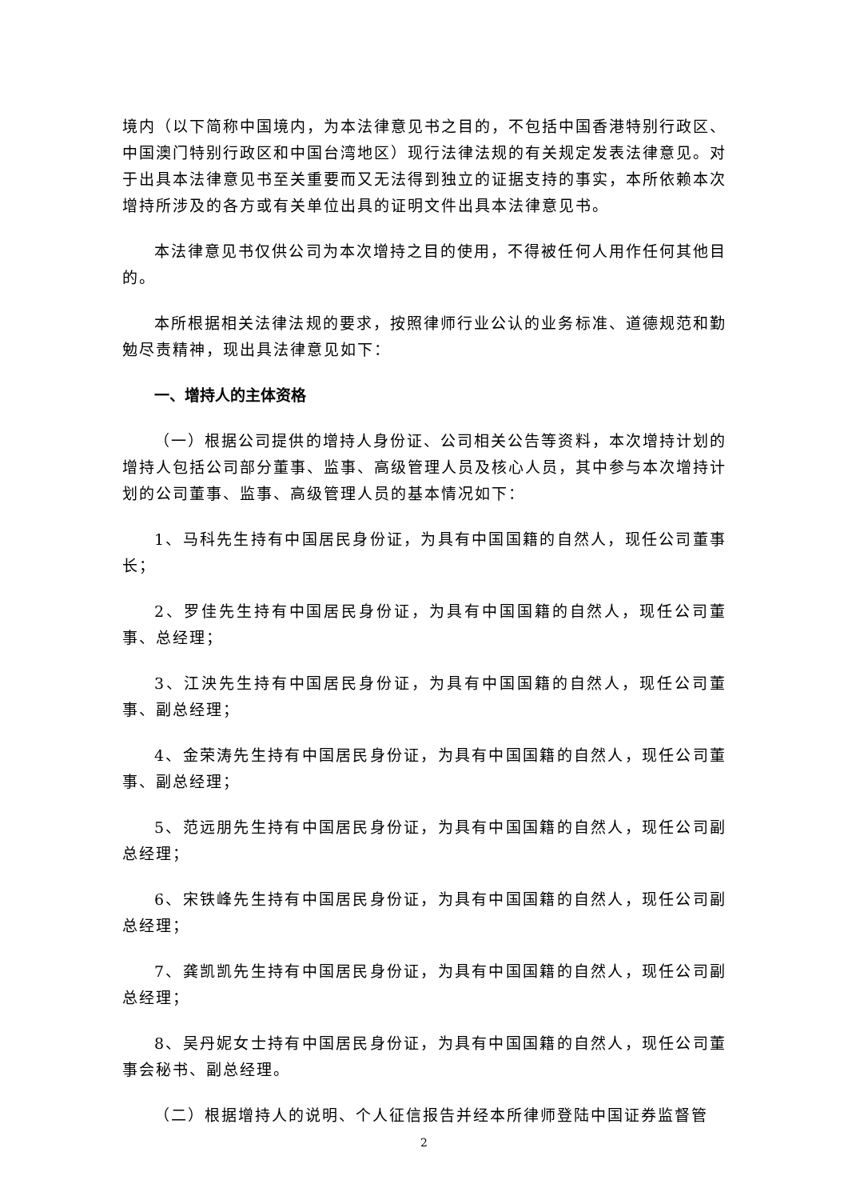境内（以下简称中国境内，为本法律意见书之目的，不包括中国香港特别行政区、中国澳门特别行政区和中国台湾地区）现行法律法规的有关规定发表法律意见。对于出具本法律意见书至关重要而又无法得到独立的证据支持的事实，本所依赖本次增持所涉及的各方或有关单位出具的证明文件出具本法律意见书。
本法律意见书仅供公司为本次增持之目的使用，不得被任何人用作任何其他目的。
本所根据相关法律法规的要求，按照律师行业公认的业务标准、道德规范和勤勉尽责精神，现出具法律意见如下：
一、增持人的主体资格
（一）根据公司提供的增持人身份证、公司相关公告等资料，本次增持计划的增持人包括公司部分董事、监事、高级管理人员及核心人员，其中参与本次增持计划的公司董事、监事、高级管理人员的基本情况如下：
1、马科先生持有中国居民身份证，为具有中国国籍的自然人，现任公司董事长；
2、罗佳先生持有中国居民身份证，为具有中国国籍的自然人，现任公司董事、总经理；
3、江泱先生持有中国居民身份证，为具有中国国籍的自然人，现任公司董事、副总经理；
4、金荣涛先生持有中国居民身份证，为具有中国国籍的自然人，现任公司董事、副总经理；
5、范远朋先生持有中国居民身份证，为具有中国国籍的自然人，现任公司副总经理；
6、宋铁峰先生持有中国居民身份证，为具有中国国籍的自然人，现任公司副总经理；
7、龚凯凯先生持有中国居民身份证，为具有中国国籍的自然人，现任公司副总经理；
8、吴丹妮女士持有中国居民身份证，为具有中国国籍的自然人，现任公司董事会秘书、副总经理。
（二）根据增持人的说明、个人征信报告并经本所律师登陆中国证券监督管
2